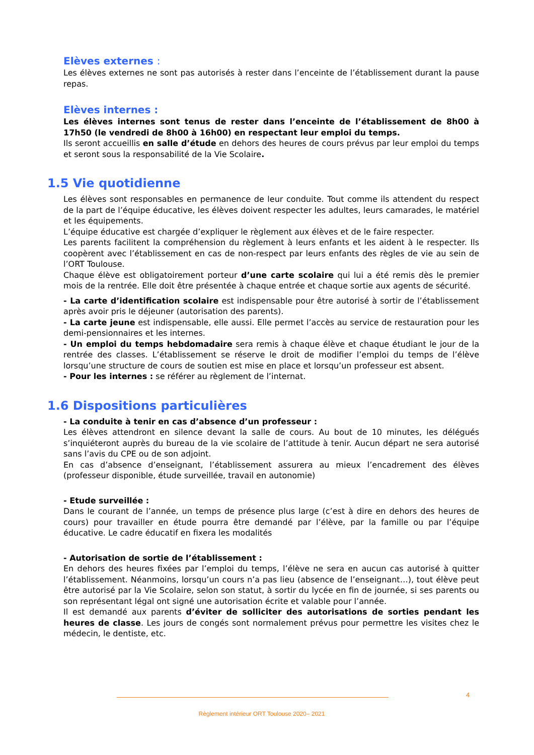Elèves externes :
Les élèves externes ne sont pas autorisés à rester dans l’enceinte de l’établissement durant la pause repas.
Elèves internes :
Les élèves internes sont tenus de rester dans l’enceinte de l’établissement de 8h00 à 17h50 (le vendredi de 8h00 à 16h00) en respectant leur emploi du temps.
Ils seront accueillis en salle d’étude en dehors des heures de cours prévus par leur emploi du temps et seront sous la responsabilité de la Vie Scolaire.
1.5 Vie quotidienne
Les élèves sont responsables en permanence de leur conduite. Tout comme ils attendent du respect de la part de l’équipe éducative, les élèves doivent respecter les adultes, leurs camarades, le matériel et les équipements.
L’équipe éducative est chargée d’expliquer le règlement aux élèves et de le faire respecter.
Les parents facilitent la compréhension du règlement à leurs enfants et les aident à le respecter. Ils coopèrent avec l’établissement en cas de non-respect par leurs enfants des règles de vie au sein de l’ORT Toulouse.
Chaque élève est obligatoirement porteur d’une carte scolaire qui lui a été remis dès le premier mois de la rentrée. Elle doit être présentée à chaque entrée et chaque sortie aux agents de sécurité.
- La carte d’identification scolaire est indispensable pour être autorisé à sortir de l’établissement après avoir pris le déjeuner (autorisation des parents).
- La carte jeune est indispensable, elle aussi. Elle permet l’accès au service de restauration pour les demi-pensionnaires et les internes.
- Un emploi du temps hebdomadaire sera remis à chaque élève et chaque étudiant le jour de la rentrée des classes. L’établissement se réserve le droit de modifier l’emploi du temps de l’élève lorsqu’une structure de cours de soutien est mise en place et lorsqu’un professeur est absent.
- Pour les internes : se référer au règlement de l’internat.
1.6 Dispositions particulières
- La conduite à tenir en cas d’absence d’un professeur :
Les élèves attendront en silence devant la salle de cours. Au bout de 10 minutes, les délégués s’inquiéteront auprès du bureau de la vie scolaire de l’attitude à tenir. Aucun départ ne sera autorisé sans l’avis du CPE ou de son adjoint.
En cas d’absence d’enseignant, l’établissement assurera au mieux l’encadrement des élèves (professeur disponible, étude surveillée, travail en autonomie)
- Etude surveillée :
Dans le courant de l’année, un temps de présence plus large (c’est à dire en dehors des heures de cours) pour travailler en étude pourra être demandé par l’élève, par la famille ou par l’équipe éducative. Le cadre éducatif en fixera les modalités
- Autorisation de sortie de l’établissement :
En dehors des heures fixées par l’emploi du temps, l’élève ne sera en aucun cas autorisé à quitter l’établissement. Néanmoins, lorsqu’un cours n’a pas lieu (absence de l’enseignant…), tout élève peut être autorisé par la Vie Scolaire, selon son statut, à sortir du lycée en fin de journée, si ses parents ou son représentant légal ont signé une autorisation écrite et valable pour l’année.
Il est demandé aux parents d’éviter de solliciter des autorisations de sorties pendant les heures de classe. Les jours de congés sont normalement prévus pour permettre les visites chez le médecin, le dentiste, etc.
4
Règlement intérieur ORT Toulouse 2020– 2021